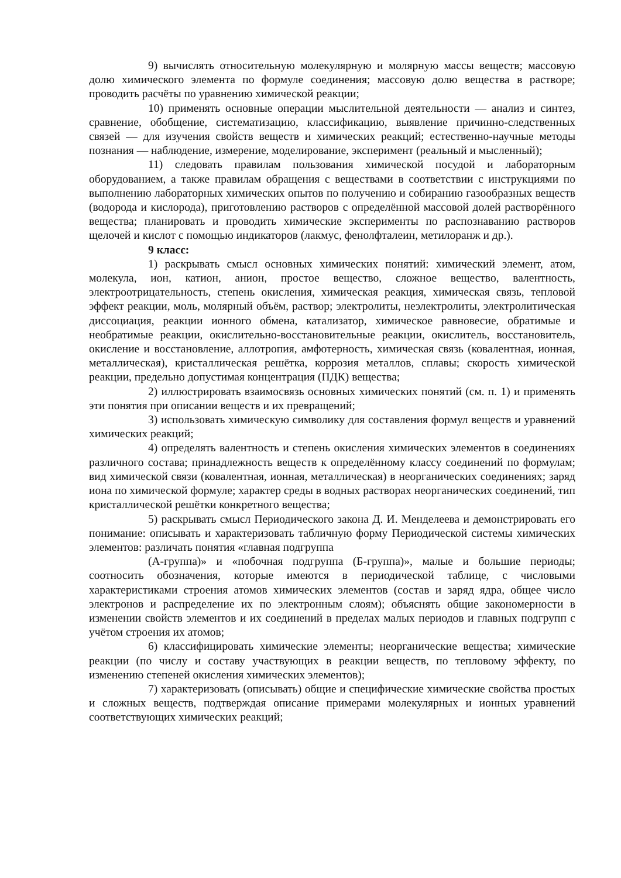9) вычислять относительную молекулярную и молярную массы веществ; массовую долю химического элемента по формуле соединения; массовую долю вещества в растворе; проводить расчёты по уравнению химической реакции;
10) применять основные операции мыслительной деятельности — анализ и синтез, сравнение, обобщение, систематизацию, классификацию, выявление причинно-следственных связей — для изучения свойств веществ и химических реакций; естественно-научные методы познания — наблюдение, измерение, моделирование, эксперимент (реальный и мысленный);
11) следовать правилам пользования химической посудой и лабораторным оборудованием, а также правилам обращения с веществами в соответствии с инструкциями по выполнению лабораторных химических опытов по получению и собиранию газообразных веществ (водорода и кислорода), приготовлению растворов с определённой массовой долей растворённого вещества; планировать и проводить химические эксперименты по распознаванию растворов щелочей и кислот с помощью индикаторов (лакмус, фенолфталеин, метилоранж и др.).
9 класс:
1) раскрывать смысл основных химических понятий: химический элемент, атом, молекула, ион, катион, анион, простое вещество, сложное вещество, валентность, электроотрицательность, степень окисления, химическая реакция, химическая связь, тепловой эффект реакции, моль, молярный объём, раствор; электролиты, неэлектролиты, электролитическая диссоциация, реакции ионного обмена, катализатор, химическое равновесие, обратимые и необратимые реакции, окислительно-восстановительные реакции, окислитель, восстановитель, окисление и восстановление, аллотропия, амфотерность, химическая связь (ковалентная, ионная, металлическая), кристаллическая решётка, коррозия металлов, сплавы; скорость химической реакции, предельно допустимая концентрация (ПДК) вещества;
2) иллюстрировать взаимосвязь основных химических понятий (см. п. 1) и применять эти понятия при описании веществ и их превращений;
3) использовать химическую символику для составления формул веществ и уравнений химических реакций;
4) определять валентность и степень окисления химических элементов в соединениях различного состава; принадлежность веществ к определённому классу соединений по формулам; вид химической связи (ковалентная, ионная, металлическая) в неорганических соединениях; заряд иона по химической формуле; характер среды в водных растворах неорганических соединений, тип кристаллической решётки конкретного вещества;
5) раскрывать смысл Периодического закона Д. И. Менделеева и демонстрировать его понимание: описывать и характеризовать табличную форму Периодической системы химических элементов: различать понятия «главная подгруппа
(А-группа)» и «побочная подгруппа (Б-группа)», малые и большие периоды; соотносить обозначения, которые имеются в периодической таблице, с числовыми характеристиками строения атомов химических элементов (состав и заряд ядра, общее число электронов и распределение их по электронным слоям); объяснять общие закономерности в изменении свойств элементов и их соединений в пределах малых периодов и главных подгрупп с учётом строения их атомов;
6) классифицировать химические элементы; неорганические вещества; химические реакции (по числу и составу участвующих в реакции веществ, по тепловому эффекту, по изменению степеней окисления химических элементов);
7) характеризовать (описывать) общие и специфические химические свойства простых и сложных веществ, подтверждая описание примерами молекулярных и ионных уравнений соответствующих химических реакций;